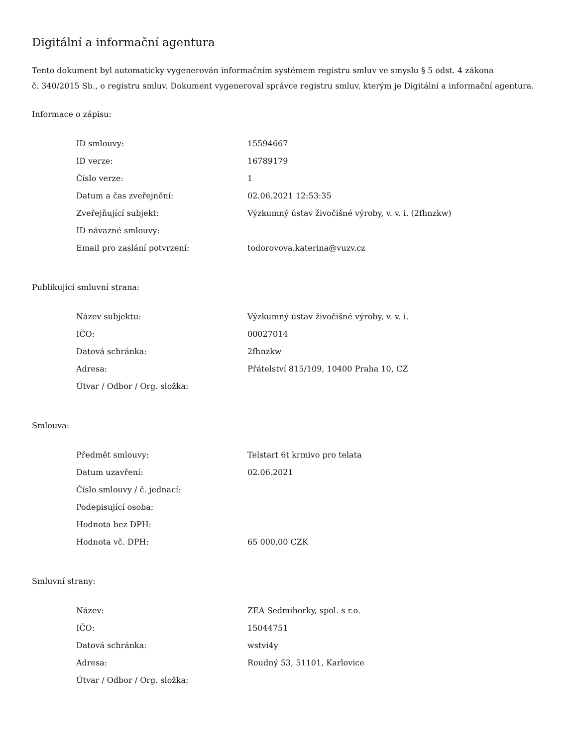Digitální a informační agentura
Tento dokument byl automaticky vygenerován informačním systémem registru smluv ve smyslu § 5 odst. 4 zákona
č. 340/2015 Sb., o registru smluv. Dokument vygeneroval správce registru smluv, kterým je Digitální a informační agentura.
Informace o zápisu:
| ID smlouvy: | 15594667 |
| ID verze: | 16789179 |
| Číslo verze: | 1 |
| Datum a čas zveřejnění: | 02.06.2021 12:53:35 |
| Zveřejňující subjekt: | Výzkumný ústav živočišné výroby, v. v. i. (2fhnzkw) |
| ID návazné smlouvy: | |
| Email pro zaslání potvrzení: | todorovova.katerina@vuzv.cz |
Publikující smluvní strana:
| Název subjektu: | Výzkumný ústav živočišné výroby, v. v. i. |
| IČO: | 00027014 |
| Datová schránka: | 2fhnzkw |
| Adresa: | Přátelství 815/109, 10400 Praha 10, CZ |
| Útvar / Odbor / Org. složka: | |
Smlouva:
| Předmět smlouvy: | Telstart 6t krmivo pro telata |
| Datum uzavření: | 02.06.2021 |
| Číslo smlouvy / č. jednací: | |
| Podepisující osoba: | |
| Hodnota bez DPH: | |
| Hodnota vč. DPH: | 65 000,00 CZK |
Smluvní strany:
| Název: | ZEA Sedmihorky, spol. s r.o. |
| IČO: | 15044751 |
| Datová schránka: | wstvi4y |
| Adresa: | Roudný 53, 51101, Karlovice |
| Útvar / Odbor / Org. složka: | |